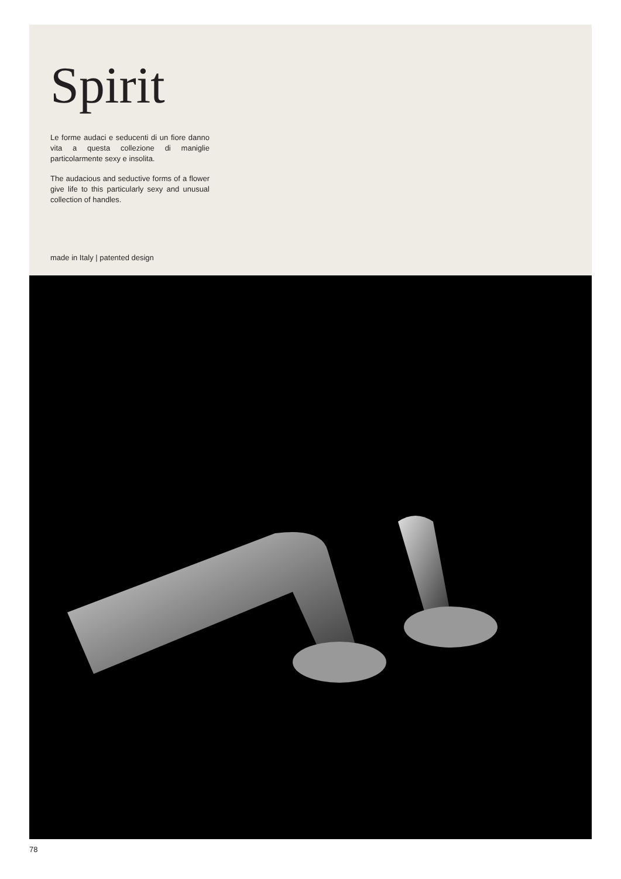Spirit
Le forme audaci e seducenti di un fiore danno vita a questa collezione di maniglie particolarmente sexy e insolita.
The audacious and seductive forms of a flower give life to this particularly sexy and unusual collection of handles.
made in Italy | patented design
78